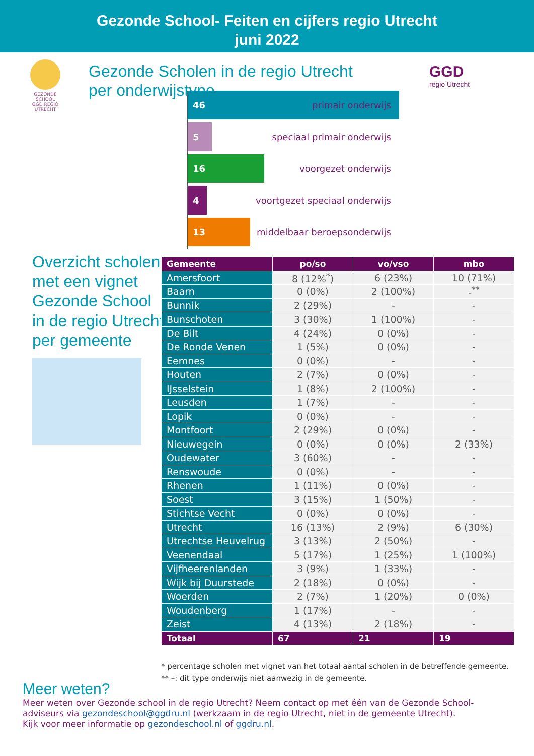Gezonde School- Feiten en cijfers regio Utrecht
juni 2022
GEZONDE SCHOOL
GGD REGIO UTRECHT
Gezonde Scholen in de regio Utrecht per onderwijstype
GGD
regio Utrecht
46
primair onderwijs
5
speciaal primair onderwijs
16
voorgezet onderwijs
4
voortgezet speciaal onderwijs
13
middelbaar beroepsonderwijs
Overzicht scholen
met een vignet
Gezonde School
in de regio Utrecht
per gemeente
| Gemeente | po/so | vo/vso | mbo |
| --- | --- | --- | --- |
| Amersfoort | 8 (12%<sup>*</sup>) | 6 (23%) | 10 (71%) |
| Baarn | 0 (0%) | 2 (100%) | -<sup>**</sup> |
| Bunnik | 2 (29%) | - | - |
| Bunschoten | 3 (30%) | 1 (100%) | - |
| De Bilt | 4 (24%) | 0 (0%) | - |
| De Ronde Venen | 1 (5%) | 0 (0%) | - |
| Eemnes | 0 (0%) | - | - |
| Houten | 2 (7%) | 0 (0%) | - |
| IJsselstein | 1 (8%) | 2 (100%) | - |
| Leusden | 1 (7%) | - | - |
| Lopik | 0 (0%) | - | - |
| Montfoort | 2 (29%) | 0 (0%) | - |
| Nieuwegein | 0 (0%) | 0 (0%) | 2 (33%) |
| Oudewater | 3 (60%) | - | - |
| Renswoude | 0 (0%) | - | - |
| Rhenen | 1 (11%) | 0 (0%) | - |
| Soest | 3 (15%) | 1 (50%) | - |
| Stichtse Vecht | 0 (0%) | 0 (0%) | - |
| Utrecht | 16 (13%) | 2 (9%) | 6 (30%) |
| Utrechtse Heuvelrug | 3 (13%) | 2 (50%) | - |
| Veenendaal | 5 (17%) | 1 (25%) | 1 (100%) |
| Vijfheerenlanden | 3 (9%) | 1 (33%) | - |
| Wijk bij Duurstede | 2 (18%) | 0 (0%) | - |
| Woerden | 2 (7%) | 1 (20%) | 0 (0%) |
| Woudenberg | 1 (17%) | - | - |
| Zeist | 4 (13%) | 2 (18%) | - |
| Totaal | 67 | 21 | 19 |
* percentage scholen met vignet van het totaal aantal scholen in de betreffende gemeente.
** –: dit type onderwijs niet aanwezig in de gemeente.
Meer weten?
Meer weten over Gezonde school in de regio Utrecht? Neem contact op met één van de Gezonde School-adviseurs via gezondeschool@ggdru.nl (werkzaam in de regio Utrecht, niet in de gemeente Utrecht).
Kijk voor meer informatie op gezondeschool.nl of ggdru.nl.